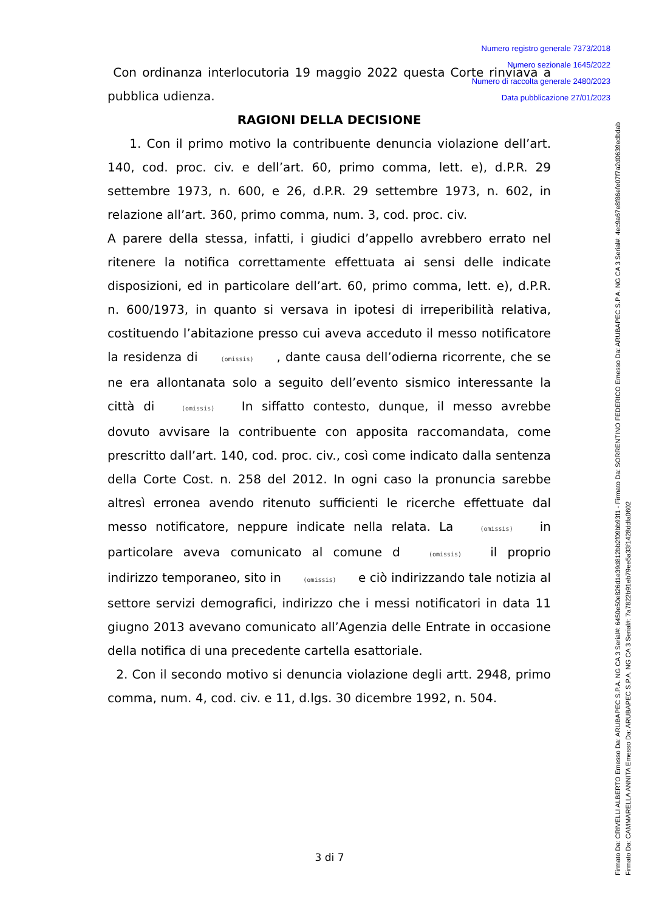Numero registro generale 7373/2018
Numero sezionale 1645/2022
Numero di raccolta generale 2480/2023
Data pubblicazione 27/01/2023
Con ordinanza interlocutoria 19 maggio 2022 questa Corte rinviava a pubblica udienza.
RAGIONI DELLA DECISIONE
1. Con il primo motivo la contribuente denuncia violazione dell’art. 140, cod. proc. civ. e dell’art. 60, primo comma, lett. e), d.P.R. 29 settembre 1973, n. 600, e 26, d.P.R. 29 settembre 1973, n. 602, in relazione all’art. 360, primo comma, num. 3, cod. proc. civ.
A parere della stessa, infatti, i giudici d’appello avrebbero errato nel ritenere la notifica correttamente effettuata ai sensi delle indicate disposizioni, ed in particolare dell’art. 60, primo comma, lett. e), d.P.R. n. 600/1973, in quanto si versava in ipotesi di irreperibilità relativa, costituendo l’abitazione presso cui aveva acceduto il messo notificatore la residenza di (omissis) , dante causa dell’odierna ricorrente, che se ne era allontanata solo a seguito dell’evento sismico interessante la città di (omissis) In siffatto contesto, dunque, il messo avrebbe dovuto avvisare la contribuente con apposita raccomandata, come prescritto dall’art. 140, cod. proc. civ., così come indicato dalla sentenza della Corte Cost. n. 258 del 2012. In ogni caso la pronuncia sarebbe altresì erronea avendo ritenuto sufficienti le ricerche effettuate dal messo notificatore, neppure indicate nella relata. La (omissis) in particolare aveva comunicato al comune d (omissis) il proprio indirizzo temporaneo, sito in (omissis) e ciò indirizzando tale notizia al settore servizi demografici, indirizzo che i messi notificatori in data 11 giugno 2013 avevano comunicato all’Agenzia delle Entrate in occasione della notifica di una precedente cartella esattoriale.
2. Con il secondo motivo si denuncia violazione degli artt. 2948, primo comma, num. 4, cod. civ. e 11, d.lgs. 30 dicembre 1992, n. 504.
3 di 7
Firmato Da: CRIVELLI ALBERTO Emesso Da: ARUBAPEC S.P.A. NG CA 3 Serial#: 6450e50e826d1e39d812bb2f09bb93f1 - Firmato Da: SORRENTINO FEDERICO Emesso Da: ARUBAPEC S.P.A. NG CA 3 Serial#: 4ec9a67e8f86efe07f7a2d0639edbdab
Firmato Da: CAMMARELLA ANNITA Emesso Da: ARUBAPEC S.P.A. NG CA 3 Serial#: 7a7822b91eb79ee5a33f1428ddfa0602